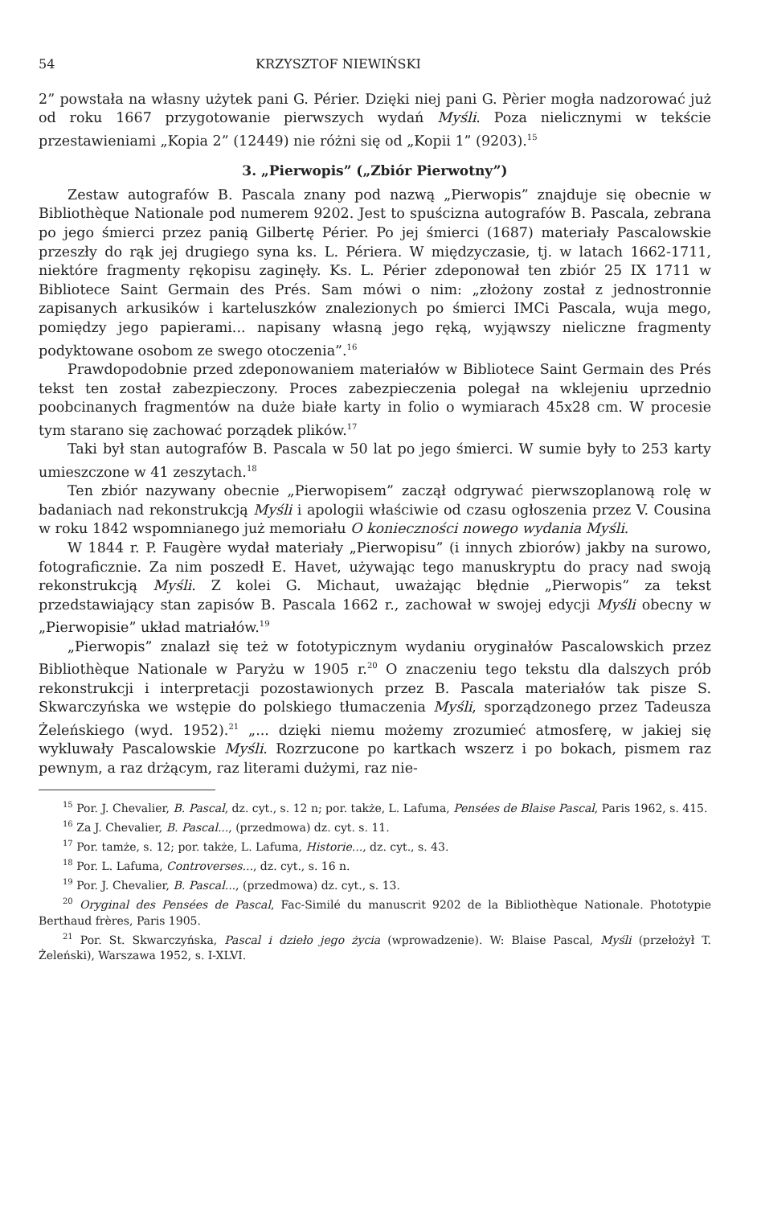54 KRZYSZTOF NIEWIŃSKI
2” powstała na własny użytek pani G. Périer. Dzięki niej pani G. Pèrier mogła nadzorować już od roku 1667 przygotowanie pierwszych wydań Myśli. Poza nielicznymi w tekście przestawieniami „Kopia 2” (12449) nie różni się od „Kopii 1” (9203).<sup>15</sup>
3. „Pierwopis” („Zbiór Pierwotny”)
Zestaw autografów B. Pascala znany pod nazwą „Pierwopis” znajduje się obecnie w Bibliothèque Nationale pod numerem 9202. Jest to spuścizna autografów B. Pascala, zebrana po jego śmierci przez panią Gilbertę Périer. Po jej śmierci (1687) materiały Pascalowskie przeszły do rąk jej drugiego syna ks. L. Périera. W międzyczasie, tj. w latach 1662-1711, niektóre fragmenty rękopisu zaginęły. Ks. L. Périer zdeponował ten zbiór 25 IX 1711 w Bibliotece Saint Germain des Prés. Sam mówi o nim: „złożony został z jednostronnie zapisanych arkusików i karteluszków znalezionych po śmierci IMCi Pascala, wuja mego, pomiędzy jego papierami... napisany własną jego ręką, wyjąwszy nieliczne fragmenty podyktowane osobom ze swego otoczenia”.<sup>16</sup>
Prawdopodobnie przed zdeponowaniem materiałów w Bibliotece Saint Germain des Prés tekst ten został zabezpieczony. Proces zabezpieczenia polegał na wklejeniu uprzednio poobcinanych fragmentów na duże białe karty in folio o wymiarach 45x28 cm. W procesie tym starano się zachować porządek plików.<sup>17</sup>
Taki był stan autografów B. Pascala w 50 lat po jego śmierci. W sumie były to 253 karty umieszczone w 41 zeszytach.<sup>18</sup>
Ten zbiór nazywany obecnie „Pierwopisem” zaczął odgrywać pierwszoplanową rolę w badaniach nad rekonstrukcją Myśli i apologii właściwie od czasu ogłoszenia przez V. Cousina w roku 1842 wspomnianego już memoriału O konieczności nowego wydania Myśli.
W 1844 r. P. Faugère wydał materiały „Pierwopisu” (i innych zbiorów) jakby na surowo, fotograficznie. Za nim poszedł E. Havet, używając tego manuskryptu do pracy nad swoją rekonstrukcją Myśli. Z kolei G. Michaut, uważając błędnie „Pierwopis” za tekst przedstawiający stan zapisów B. Pascala 1662 r., zachował w swojej edycji Myśli obecny w „Pierwopisie” układ matriałów.<sup>19</sup>
„Pierwopis” znalazł się też w fototypicznym wydaniu oryginałów Pascalowskich przez Bibliothèque Nationale w Paryżu w 1905 r.<sup>20</sup> O znaczeniu tego tekstu dla dalszych prób rekonstrukcji i interpretacji pozostawionych przez B. Pascala materiałów tak pisze S. Skwarczyńska we wstępie do polskiego tłumaczenia Myśli, sporządzonego przez Tadeusza Żeleńskiego (wyd. 1952).<sup>21</sup> „... dzięki niemu możemy zrozumieć atmosferę, w jakiej się wykluwały Pascalowskie Myśli. Rozrzucone po kartkach wszerz i po bokach, pismem raz pewnym, a raz drżącym, raz literami dużymi, raz nie-
<sup>15</sup> Por. J. Chevalier, B. Pascal, dz. cyt., s. 12 n; por. także, L. Lafuma, Pensées de Blaise Pascal, Paris 1962, s. 415.
<sup>16</sup> Za J. Chevalier, B. Pascal..., (przedmowa) dz. cyt. s. 11.
<sup>17</sup> Por. tamże, s. 12; por. także, L. Lafuma, Historie..., dz. cyt., s. 43.
<sup>18</sup> Por. L. Lafuma, Controverses..., dz. cyt., s. 16 n.
<sup>19</sup> Por. J. Chevalier, B. Pascal..., (przedmowa) dz. cyt., s. 13.
<sup>20</sup> Oryginal des Pensées de Pascal, Fac-Similé du manuscrit 9202 de la Bibliothèque Nationale. Phototypie Berthaud frères, Paris 1905.
<sup>21</sup> Por. St. Skwarczyńska, Pascal i dzieło jego życia (wprowadzenie). W: Blaise Pascal, Myśli (przełożył T. Żeleński), Warszawa 1952, s. I-XLVI.